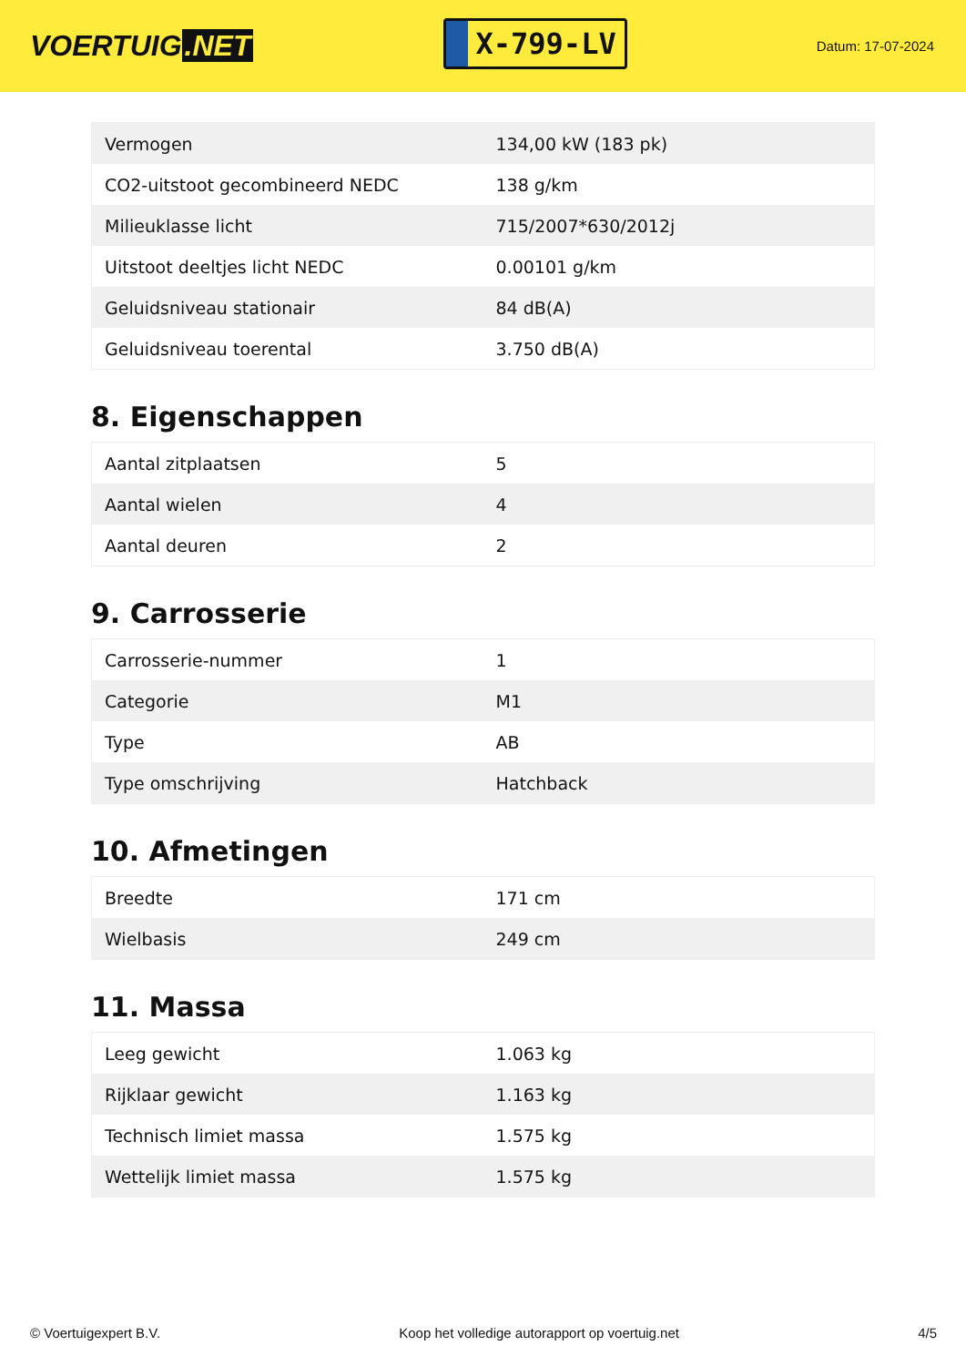VOERTUIG.NET
X-799-LV
Datum: 17-07-2024
| Vermogen | 134,00 kW (183 pk) |
| CO2-uitstoot gecombineerd NEDC | 138 g/km |
| Milieuklasse licht | 715/2007*630/2012j |
| Uitstoot deeltjes licht NEDC | 0.00101 g/km |
| Geluidsniveau stationair | 84 dB(A) |
| Geluidsniveau toerental | 3.750 dB(A) |
8. Eigenschappen
| Aantal zitplaatsen | 5 |
| Aantal wielen | 4 |
| Aantal deuren | 2 |
9. Carrosserie
| Carrosserie-nummer | 1 |
| Categorie | M1 |
| Type | AB |
| Type omschrijving | Hatchback |
10. Afmetingen
| Breedte | 171 cm |
| Wielbasis | 249 cm |
11. Massa
| Leeg gewicht | 1.063 kg |
| Rijklaar gewicht | 1.163 kg |
| Technisch limiet massa | 1.575 kg |
| Wettelijk limiet massa | 1.575 kg |
© Voertuigexpert B.V. Koop het volledige autorapport op voertuig.net 4/5